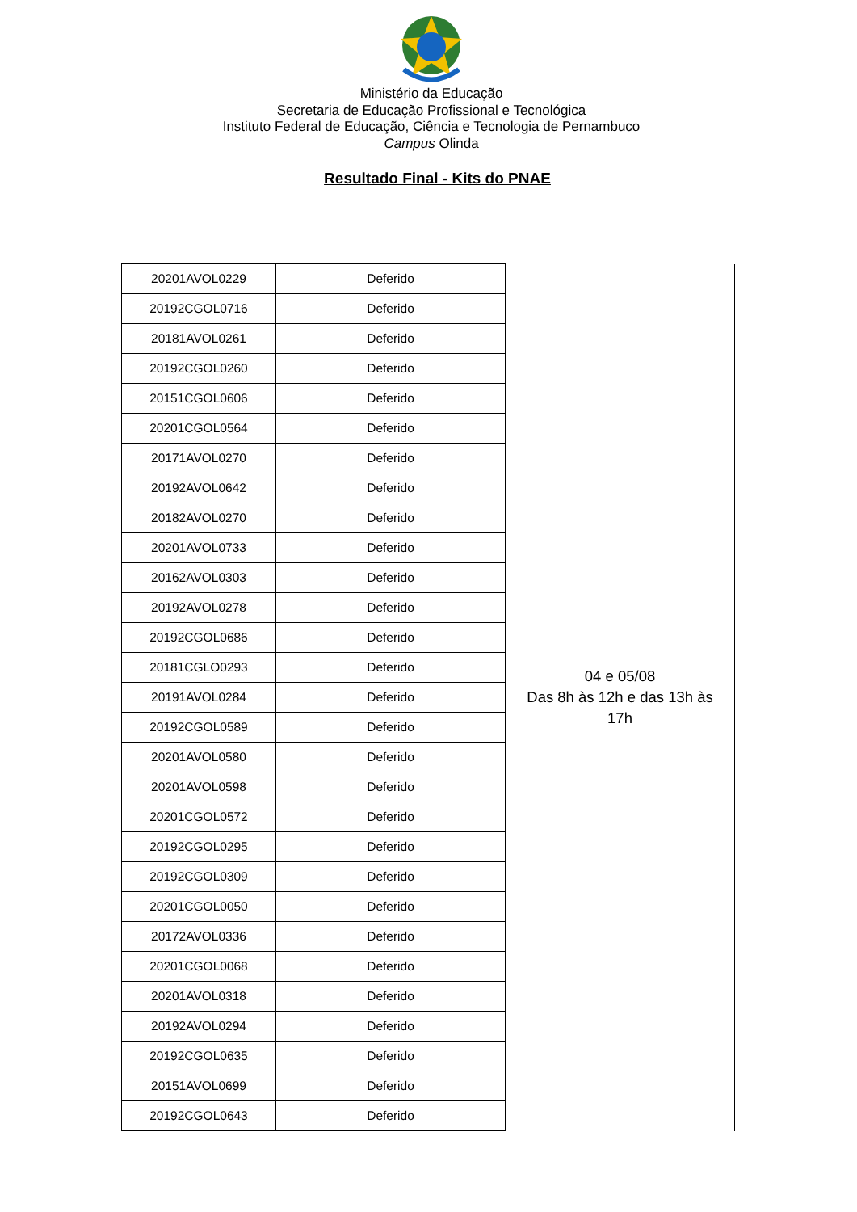Ministério da Educação
Secretaria de Educação Profissional e Tecnológica
Instituto Federal de Educação, Ciência e Tecnologia de Pernambuco
Campus Olinda
Resultado Final - Kits do PNAE
| 20201AVOL0229 | Deferido | 04 e 05/08 Das 8h às 12h e das 13h às 17h |
| 20192CGOL0716 | Deferido | |
| 20181AVOL0261 | Deferido | |
| 20192CGOL0260 | Deferido | |
| 20151CGOL0606 | Deferido | |
| 20201CGOL0564 | Deferido | |
| 20171AVOL0270 | Deferido | |
| 20192AVOL0642 | Deferido | |
| 20182AVOL0270 | Deferido | |
| 20201AVOL0733 | Deferido | |
| 20162AVOL0303 | Deferido | |
| 20192AVOL0278 | Deferido | |
| 20192CGOL0686 | Deferido | |
| 20181CGLO0293 | Deferido | |
| 20191AVOL0284 | Deferido | |
| 20192CGOL0589 | Deferido | |
| 20201AVOL0580 | Deferido | |
| 20201AVOL0598 | Deferido | |
| 20201CGOL0572 | Deferido | |
| 20192CGOL0295 | Deferido | |
| 20192CGOL0309 | Deferido | |
| 20201CGOL0050 | Deferido | |
| 20172AVOL0336 | Deferido | |
| 20201CGOL0068 | Deferido | |
| 20201AVOL0318 | Deferido | |
| 20192AVOL0294 | Deferido | |
| 20192CGOL0635 | Deferido | |
| 20151AVOL0699 | Deferido | |
| 20192CGOL0643 | Deferido | |